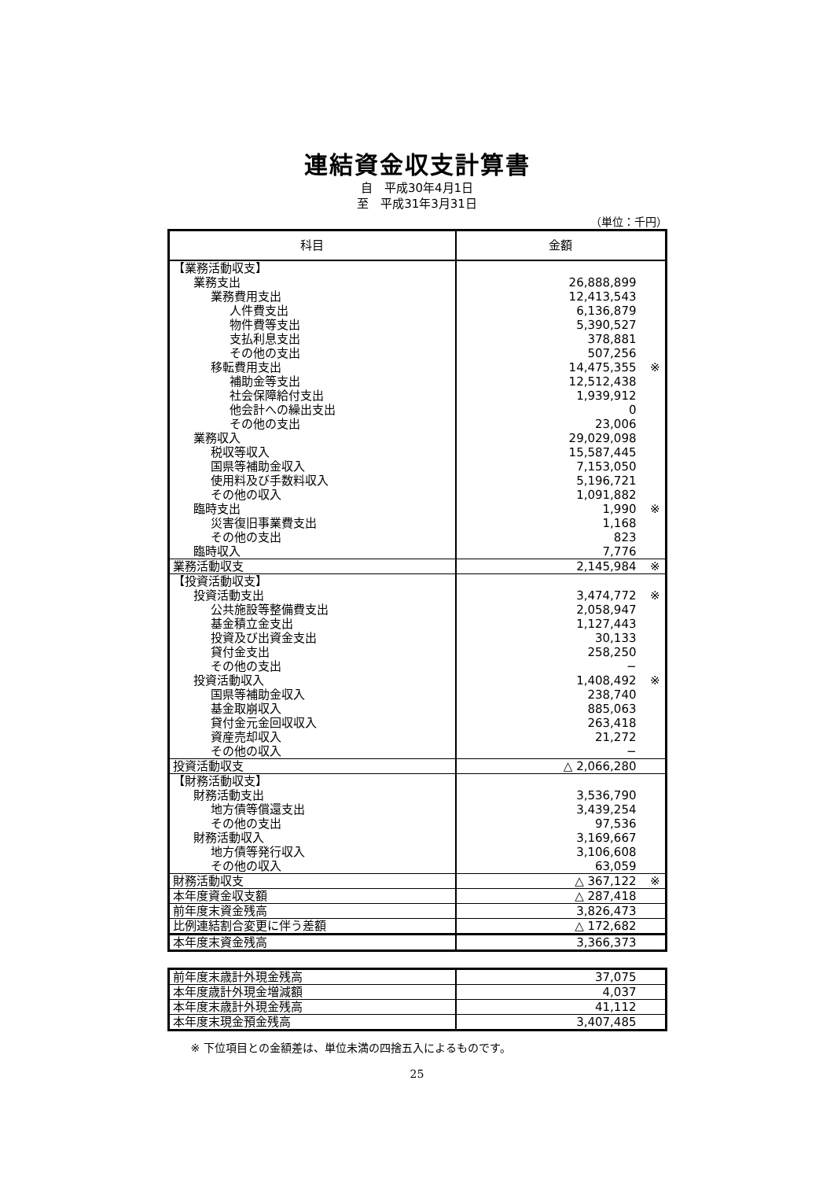連結資金収支計算書
自　平成30年4月1日
至　平成31年3月31日
（単位：千円）
| 科目 | 金額 |
| --- | --- |
| 【業務活動収支】 | |
| 業務支出 | 26,888,899 |
| 業務費用支出 | 12,413,543 |
| 人件費支出 | 6,136,879 |
| 物件費等支出 | 5,390,527 |
| 支払利息支出 | 378,881 |
| その他の支出 | 507,256 |
| 移転費用支出 | 14,475,355 ※ |
| 補助金等支出 | 12,512,438 |
| 社会保障給付支出 | 1,939,912 |
| 他会計への繰出支出 | 0 |
| その他の支出 | 23,006 |
| 業務収入 | 29,029,098 |
| 税収等収入 | 15,587,445 |
| 国県等補助金収入 | 7,153,050 |
| 使用料及び手数料収入 | 5,196,721 |
| その他の収入 | 1,091,882 |
| 臨時支出 | 1,990 ※ |
| 災害復旧事業費支出 | 1,168 |
| その他の支出 | 823 |
| 臨時収入 | 7,776 |
| 業務活動収支 | 2,145,984 ※ |
| 【投資活動収支】 | |
| 投資活動支出 | 3,474,772 ※ |
| 公共施設等整備費支出 | 2,058,947 |
| 基金積立金支出 | 1,127,443 |
| 投資及び出資金支出 | 30,133 |
| 貸付金支出 | 258,250 |
| その他の支出 | − |
| 投資活動収入 | 1,408,492 ※ |
| 国県等補助金収入 | 238,740 |
| 基金取崩収入 | 885,063 |
| 貸付金元金回収収入 | 263,418 |
| 資産売却収入 | 21,272 |
| その他の収入 | − |
| 投資活動収支 | △ 2,066,280 |
| 【財務活動収支】 | |
| 財務活動支出 | 3,536,790 |
| 地方債等償還支出 | 3,439,254 |
| その他の支出 | 97,536 |
| 財務活動収入 | 3,169,667 |
| 地方債等発行収入 | 3,106,608 |
| その他の収入 | 63,059 |
| 財務活動収支 | △ 367,122 ※ |
| 本年度資金収支額 | △ 287,418 |
| 前年度末資金残高 | 3,826,473 |
| 比例連結割合変更に伴う差額 | △ 172,682 |
| 本年度末資金残高 | 3,366,373 |
| 前年度末歳計外現金残高 | 37,075 |
| 本年度歳計外現金増減額 | 4,037 |
| 本年度末歳計外現金残高 | 41,112 |
| 本年度末現金預金残高 | 3,407,485 |
※ 下位項目との金額差は、単位未満の四捨五入によるものです。
25